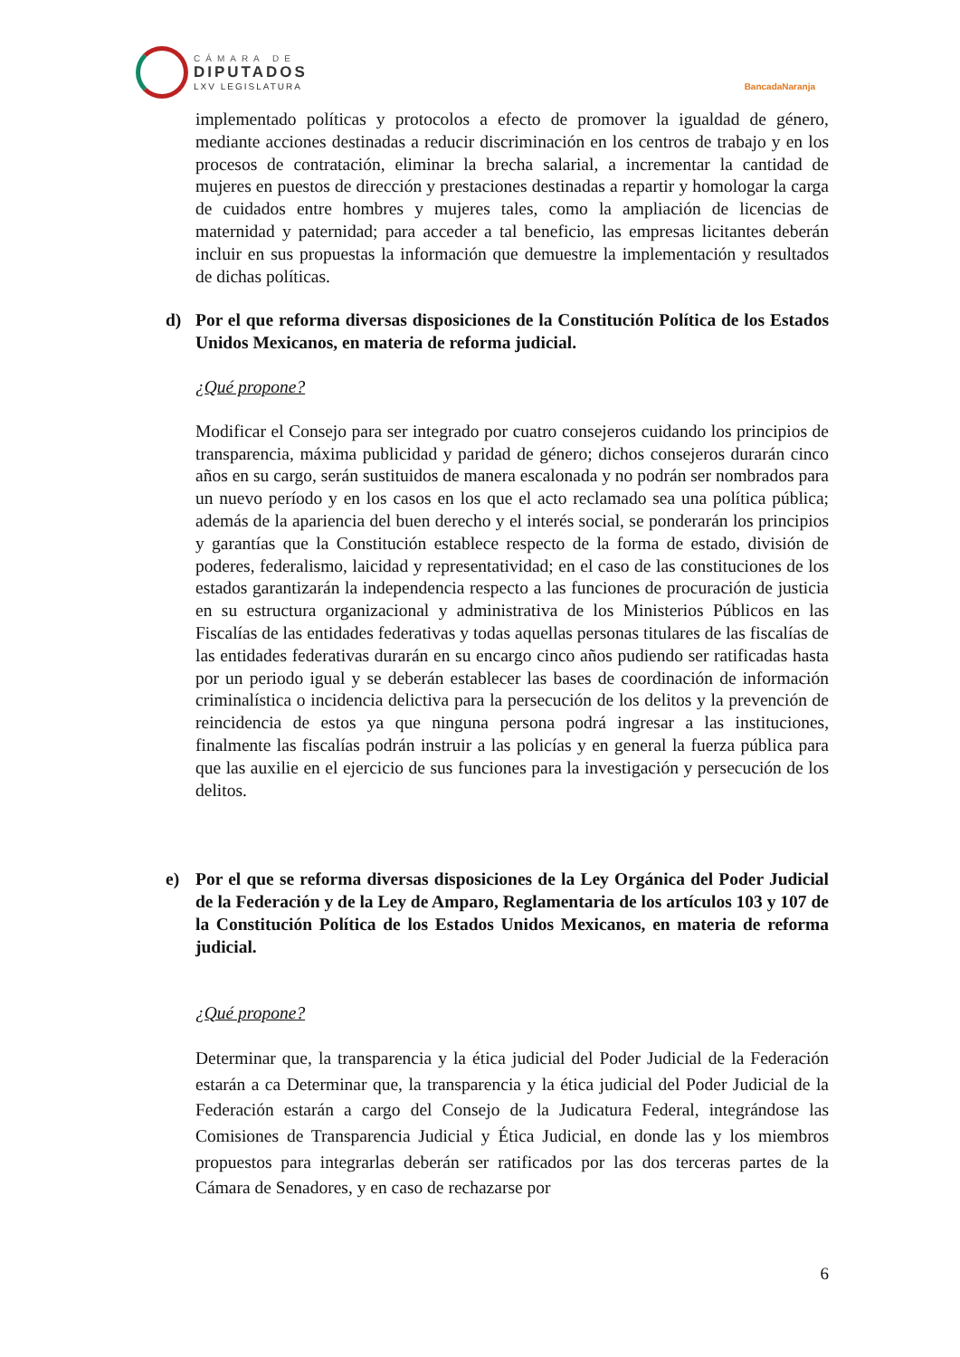CÁMARA DE
DIPUTADOS
LXV LEGISLATURA
BancadaNaranja
implementado políticas y protocolos a efecto de promover la igualdad de género, mediante acciones destinadas a reducir discriminación en los centros de trabajo y en los procesos de contratación, eliminar la brecha salarial, a incrementar la cantidad de mujeres en puestos de dirección y prestaciones destinadas a repartir y homologar la carga de cuidados entre hombres y mujeres tales, como la ampliación de licencias de maternidad y paternidad; para acceder a tal beneficio, las empresas licitantes deberán incluir en sus propuestas la información que demuestre la implementación y resultados de dichas políticas.
d) Por el que reforma diversas disposiciones de la Constitución Política de los Estados Unidos Mexicanos, en materia de reforma judicial.
¿Qué propone?
Modificar el Consejo para ser integrado por cuatro consejeros cuidando los principios de transparencia, máxima publicidad y paridad de género; dichos consejeros durarán cinco años en su cargo, serán sustituidos de manera escalonada y no podrán ser nombrados para un nuevo período y en los casos en los que el acto reclamado sea una política pública; además de la apariencia del buen derecho y el interés social, se ponderarán los principios y garantías que la Constitución establece respecto de la forma de estado, división de poderes, federalismo, laicidad y representatividad; en el caso de las constituciones de los estados garantizarán la independencia respecto a las funciones de procuración de justicia en su estructura organizacional y administrativa de los Ministerios Públicos en las Fiscalías de las entidades federativas y todas aquellas personas titulares de las fiscalías de las entidades federativas durarán en su encargo cinco años pudiendo ser ratificadas hasta por un periodo igual y se deberán establecer las bases de coordinación de información criminalística o incidencia delictiva para la persecución de los delitos y la prevención de reincidencia de estos ya que ninguna persona podrá ingresar a las instituciones, finalmente las fiscalías podrán instruir a las policías y en general la fuerza pública para que las auxilie en el ejercicio de sus funciones para la investigación y persecución de los delitos.
e) Por el que se reforma diversas disposiciones de la Ley Orgánica del Poder Judicial de la Federación y de la Ley de Amparo, Reglamentaria de los artículos 103 y 107 de la Constitución Política de los Estados Unidos Mexicanos, en materia de reforma judicial.
¿Qué propone?
Determinar que, la transparencia y la ética judicial del Poder Judicial de la Federación estarán a ca Determinar que, la transparencia y la ética judicial del Poder Judicial de la Federación estarán a cargo del Consejo de la Judicatura Federal, integrándose las Comisiones de Transparencia Judicial y Ética Judicial, en donde las y los miembros propuestos para integrarlas deberán ser ratificados por las dos terceras partes de la Cámara de Senadores, y en caso de rechazarse por
6